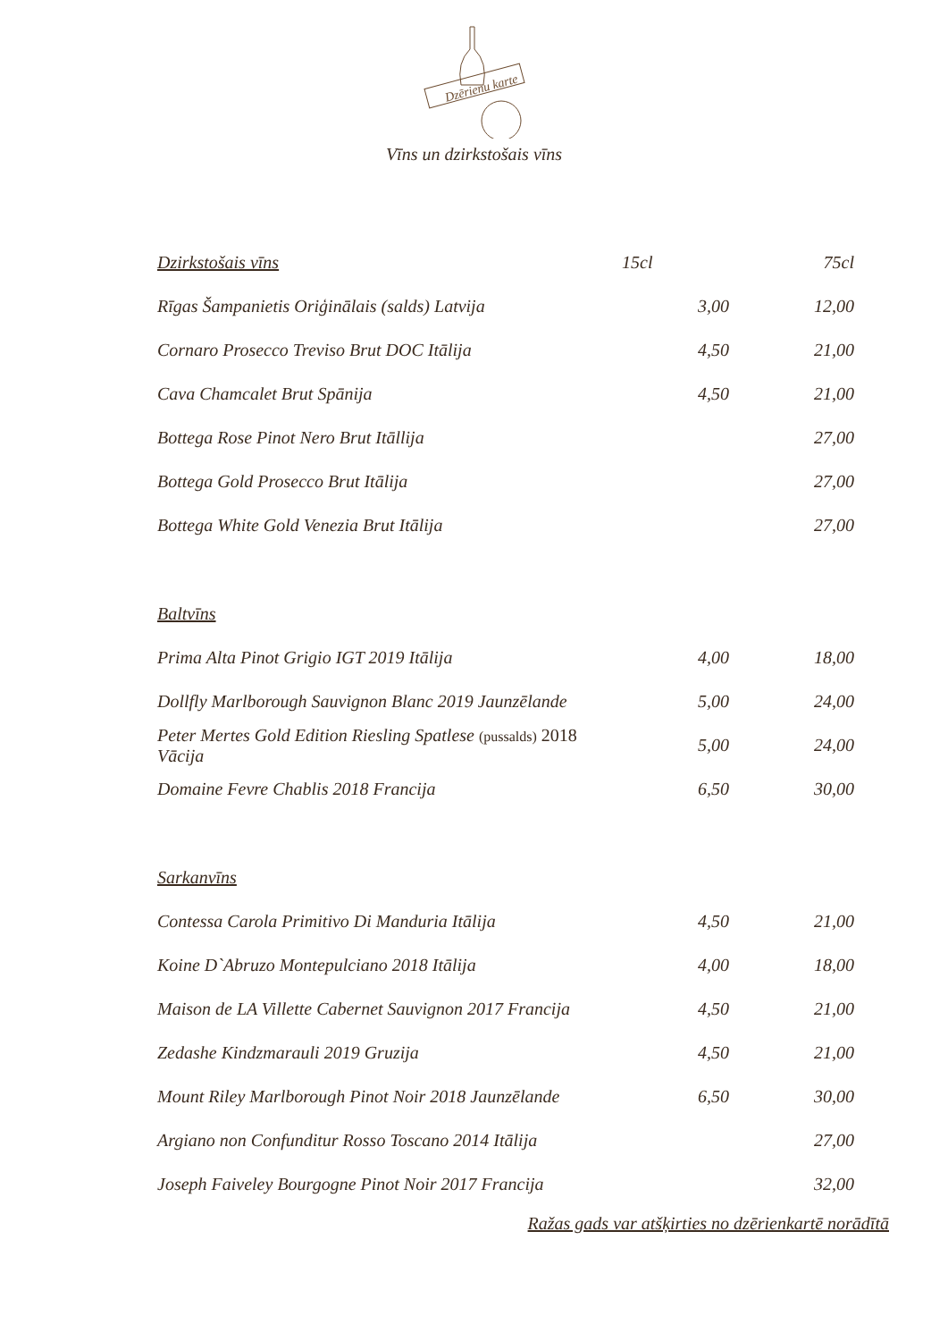Dzērienu karte
Vīns un dzirkstošais vīns
| Dzirkstošais vīns | 15cl | 75cl |
| Rīgas Šampanietis Oriģinālais (salds) Latvija | 3,00 | 12,00 |
| Cornaro Prosecco Treviso Brut DOC Itālija | 4,50 | 21,00 |
| Cava Chamcalet Brut Spānija | 4,50 | 21,00 |
| Bottega Rose Pinot Nero Brut Itāllija | | 27,00 |
| Bottega Gold Prosecco Brut Itālija | | 27,00 |
| Bottega White Gold Venezia Brut Itālija | | 27,00 |
| Baltvīns | | |
| Prima Alta Pinot Grigio IGT 2019 Itālija | 4,00 | 18,00 |
| Dollfly Marlborough Sauvignon Blanc 2019 Jaunzēlande | 5,00 | 24,00 |
| Peter Mertes Gold Edition Riesling Spatlese (pussalds) 2018 Vācija | 5,00 | 24,00 |
| Domaine Fevre Chablis 2018 Francija | 6,50 | 30,00 |
| Sarkanvīns | | |
| Contessa Carola Primitivo Di Manduria Itālija | 4,50 | 21,00 |
| Koine D`Abruzo Montepulciano 2018 Itālija | 4,00 | 18,00 |
| Maison de LA Villette Cabernet Sauvignon 2017 Francija | 4,50 | 21,00 |
| Zedashe Kindzmarauli 2019 Gruzija | 4,50 | 21,00 |
| Mount Riley Marlborough Pinot Noir 2018 Jaunzēlande | 6,50 | 30,00 |
| Argiano non Confunditur Rosso Toscano 2014 Itālija | | 27,00 |
| Joseph Faiveley Bourgogne Pinot Noir 2017 Francija | | 32,00 |
Ražas gads var atšķirties no dzērienkartē norādītā